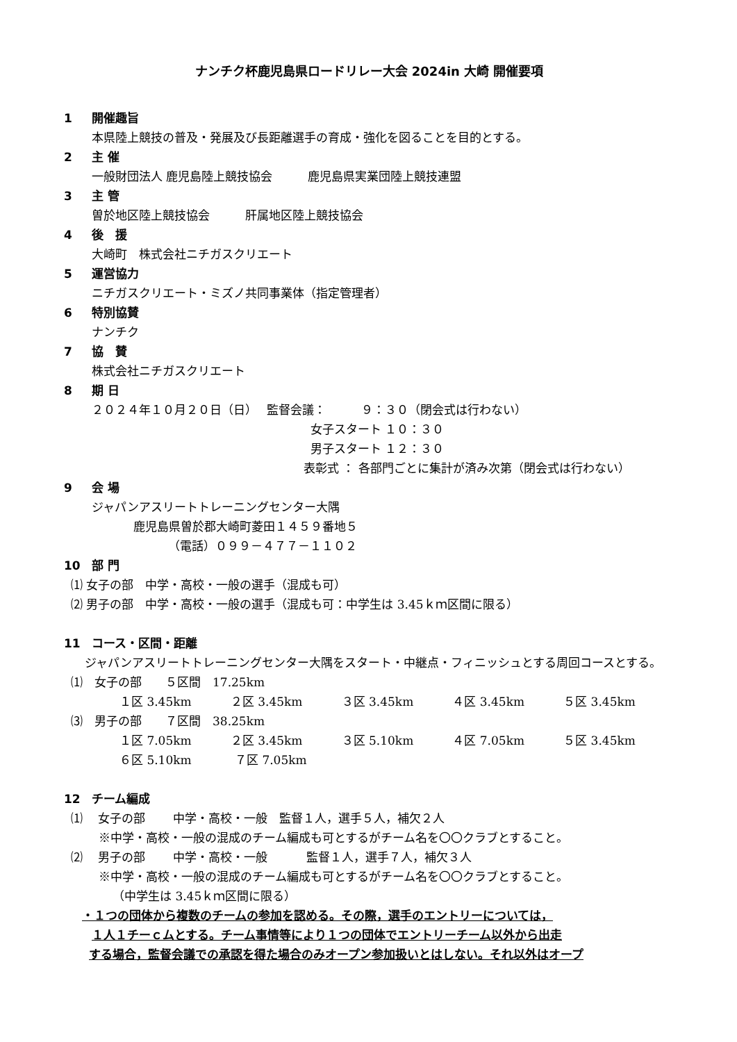ナンチク杯鹿児島県ロードリレー大会 2024in 大崎 開催要項
1 開催趣旨
本県陸上競技の普及・発展及び長距離選手の育成・強化を図ることを目的とする。
2 主 催
一般財団法人 鹿児島陸上競技協会　　　鹿児島県実業団陸上競技連盟
3 主 管
曽於地区陸上競技協会　　　肝属地区陸上競技協会
4 後　援
大崎町　株式会社ニチガスクリエート
5 運営協力
ニチガスクリエート・ミズノ共同事業体（指定管理者）
6 特別協賛
ナンチク
7 協　賛
株式会社ニチガスクリエート
8 期 日
２０２４年１０月２０日（日）　 監督会議：　　　９：３０（閉会式は行わない）
女子スタート １０：３０
男子スタート １２：３０
表彰式 ： 各部門ごとに集計が済み次第（閉会式は行わない）
9 会 場
ジャパンアスリートトレーニングセンター大隅
鹿児島県曽於郡大崎町菱田１４５９番地５
（電話）０９９－４７７－１１０２
10 部 門
⑴ 女子の部　中学・高校・一般の選手（混成も可）
⑵ 男子の部　中学・高校・一般の選手（混成も可：中学生は 3.45ｋｍ区間に限る）
11 コース・区間・距離
ジャパンアスリートトレーニングセンター大隅をスタート・中継点・フィニッシュとする周回コースとする。
⑴　女子の部　　５区間　17.25km
１区 3.45km ２区 3.45km ３区 3.45km ４区 3.45km ５区 3.45km
⑶　男子の部　　７区間　38.25km
１区 7.05km ２区 3.45km ３区 5.10km ４区 7.05km ５区 3.45km
６区 5.10km ７区 7.05km
12 チーム編成
⑴　 女子の部　　 中学・高校・一般　監督１人，選手５人，補欠２人
※中学・高校・一般の混成のチーム編成も可とするがチーム名を〇〇クラブとすること。
⑵　 男子の部　　 中学・高校・一般　　　 監督１人，選手７人，補欠３人
※中学・高校・一般の混成のチーム編成も可とするがチーム名を〇〇クラブとすること。
（中学生は 3.45ｋｍ区間に限る）
・１つの団体から複数のチームの参加を認める。その際，選手のエントリーについては，
１人１チーｃムとする。チーム事情等により１つの団体でエントリーチーム以外から出走
する場合，監督会議での承認を得た場合のみオープン参加扱いとはしない。それ以外はオープ